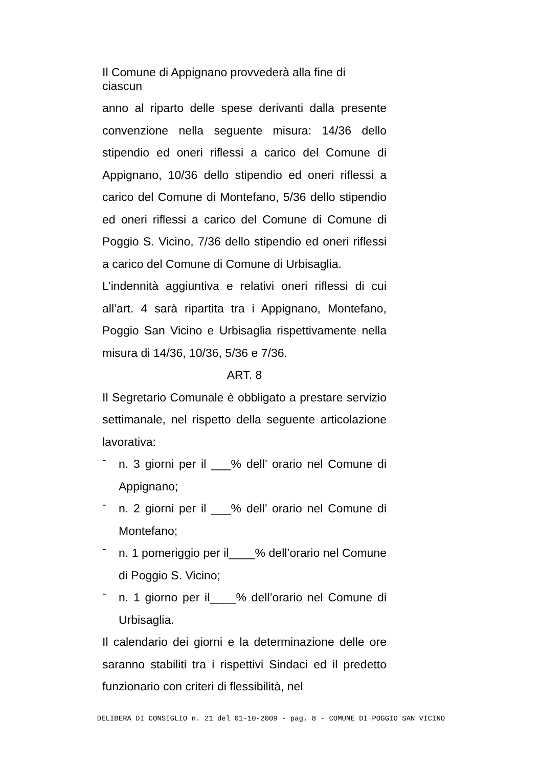Il Comune di Appignano provvederà alla fine di ciascun
anno al riparto delle spese derivanti dalla presente convenzione nella seguente misura: 14/36 dello stipendio ed oneri riflessi a carico del Comune di Appignano, 10/36 dello stipendio ed oneri riflessi a carico del Comune di Montefano, 5/36 dello stipendio ed oneri riflessi a carico del Comune di Comune di Poggio S. Vicino, 7/36 dello stipendio ed oneri riflessi a carico del Comune di Comune di Urbisaglia.
L’indennità aggiuntiva e relativi oneri riflessi di cui all’art. 4 sarà ripartita tra i Appignano, Montefano, Poggio San Vicino e Urbisaglia rispettivamente nella misura di 14/36, 10/36, 5/36 e 7/36.
ART. 8
Il Segretario Comunale è obbligato a prestare servizio settimanale, nel rispetto della seguente articolazione lavorativa:
-
n. 3 giorni per il ___% dell’ orario nel Comune di Appignano;
-
n. 2 giorni per il ___% dell’ orario nel Comune di Montefano;
-
n. 1 pomeriggio per il____% dell’orario nel Comune di Poggio S. Vicino;
-
n. 1 giorno per il____% dell’orario nel Comune di Urbisaglia.
Il calendario dei giorni e la determinazione delle ore saranno stabiliti tra i rispettivi Sindaci ed il predetto funzionario con criteri di flessibilità, nel
DELIBERA DI CONSIGLIO n. 21 del 01-10-2009 - pag. 8 - COMUNE DI POGGIO SAN VICINO